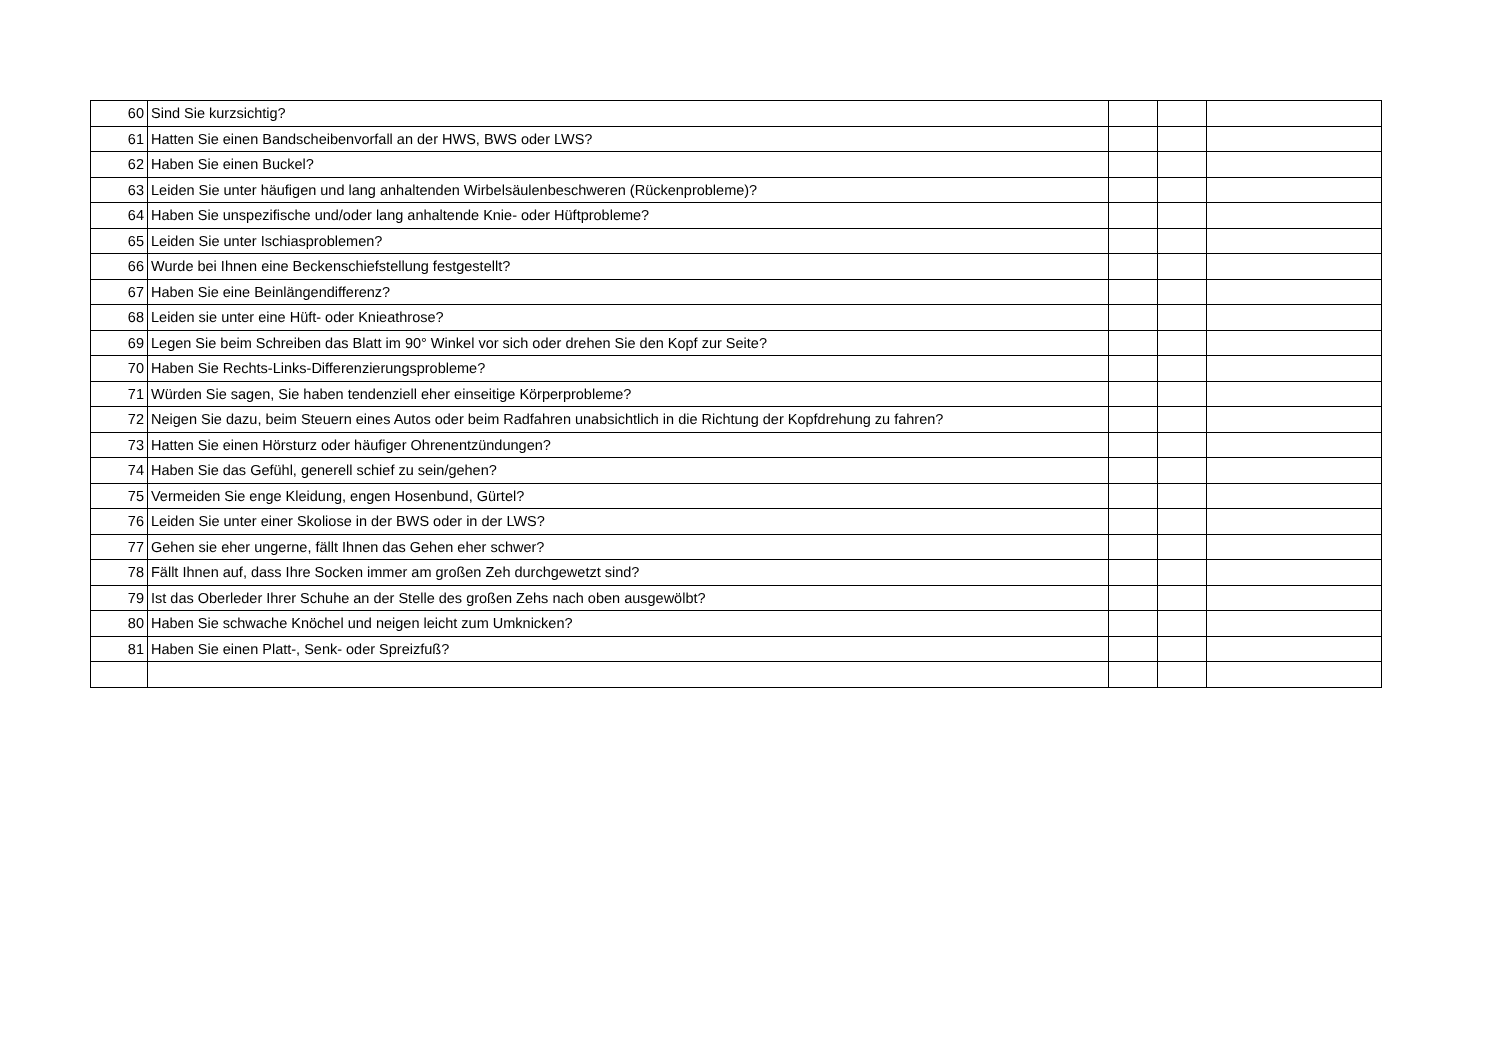| 60 | Sind Sie kurzsichtig? | | | |
| 61 | Hatten Sie einen Bandscheibenvorfall an der HWS, BWS oder LWS? | | | |
| 62 | Haben Sie einen Buckel? | | | |
| 63 | Leiden Sie unter häufigen und lang anhaltenden Wirbelsäulenbeschweren (Rückenprobleme)? | | | |
| 64 | Haben Sie unspezifische und/oder lang anhaltende Knie- oder Hüftprobleme? | | | |
| 65 | Leiden Sie unter Ischiasproblemen? | | | |
| 66 | Wurde bei Ihnen eine Beckenschiefstellung festgestellt? | | | |
| 67 | Haben Sie eine Beinlängendifferenz? | | | |
| 68 | Leiden sie unter eine Hüft- oder Knieathrose? | | | |
| 69 | Legen Sie beim Schreiben das Blatt im 90° Winkel vor sich oder drehen Sie den Kopf zur Seite? | | | |
| 70 | Haben Sie Rechts-Links-Differenzierungsprobleme? | | | |
| 71 | Würden Sie sagen, Sie haben tendenziell eher einseitige Körperprobleme? | | | |
| 72 | Neigen Sie dazu, beim Steuern eines Autos oder beim Radfahren unabsichtlich in die Richtung der Kopfdrehung zu fahren? | | | |
| 73 | Hatten Sie einen Hörsturz oder häufiger Ohrenentzündungen? | | | |
| 74 | Haben Sie das Gefühl, generell schief zu sein/gehen? | | | |
| 75 | Vermeiden Sie enge Kleidung, engen Hosenbund, Gürtel? | | | |
| 76 | Leiden Sie unter einer Skoliose in der BWS oder in der LWS? | | | |
| 77 | Gehen sie eher ungerne, fällt Ihnen das Gehen eher schwer? | | | |
| 78 | Fällt Ihnen auf, dass Ihre Socken immer am großen Zeh durchgewetzt sind? | | | |
| 79 | Ist das Oberleder Ihrer Schuhe an der Stelle des großen Zehs nach oben ausgewölbt? | | | |
| 80 | Haben Sie schwache Knöchel und neigen leicht zum Umknicken? | | | |
| 81 | Haben Sie einen Platt-, Senk- oder Spreizfuß? | | | |